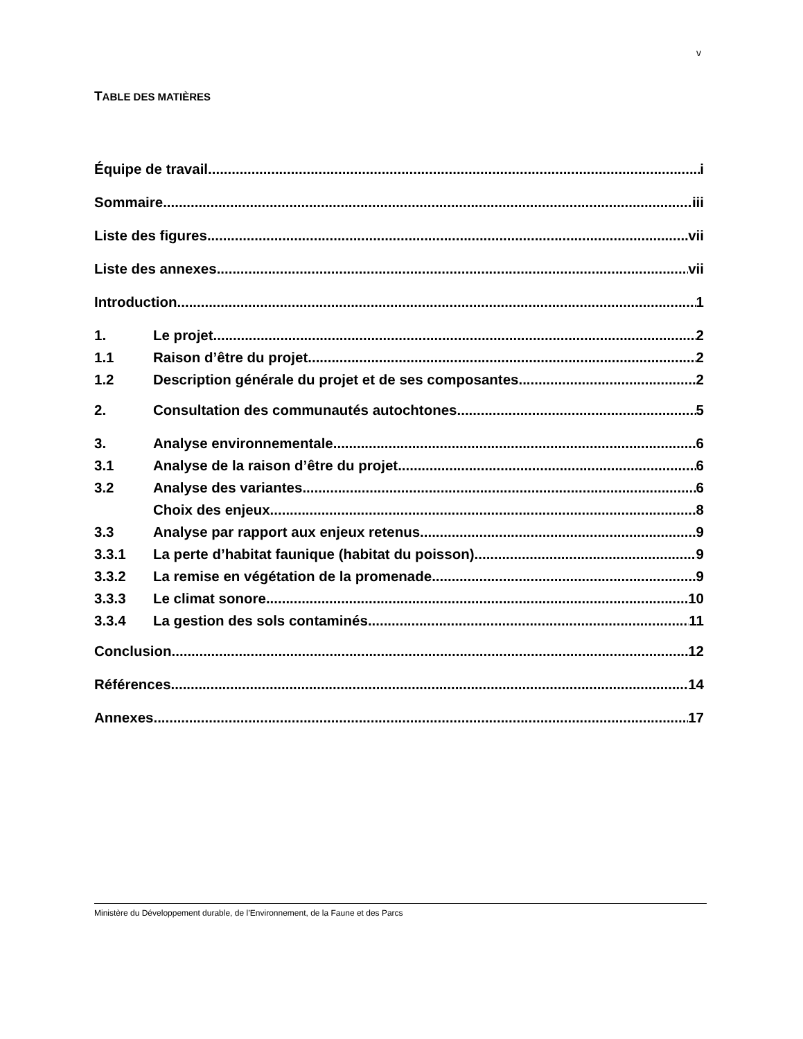v
TABLE DES MATIÈRES
Équipe de travail i
Sommaire iii
Liste des figures vii
Liste des annexes vii
Introduction 1
1. Le projet 2
1.1 Raison d’être du projet 2
1.2 Description générale du projet et de ses composantes 2
2. Consultation des communautés autochtones 5
3. Analyse environnementale 6
3.1 Analyse de la raison d’être du projet 6
3.2 Analyse des variantes 6
Choix des enjeux 8
3.3 Analyse par rapport aux enjeux retenus 9
3.3.1 La perte d’habitat faunique (habitat du poisson) 9
3.3.2 La remise en végétation de la promenade 9
3.3.3 Le climat sonore 10
3.3.4 La gestion des sols contaminés 11
Conclusion 12
Références 14
Annexes 17
Ministère du Développement durable, de l’Environnement, de la Faune et des Parcs